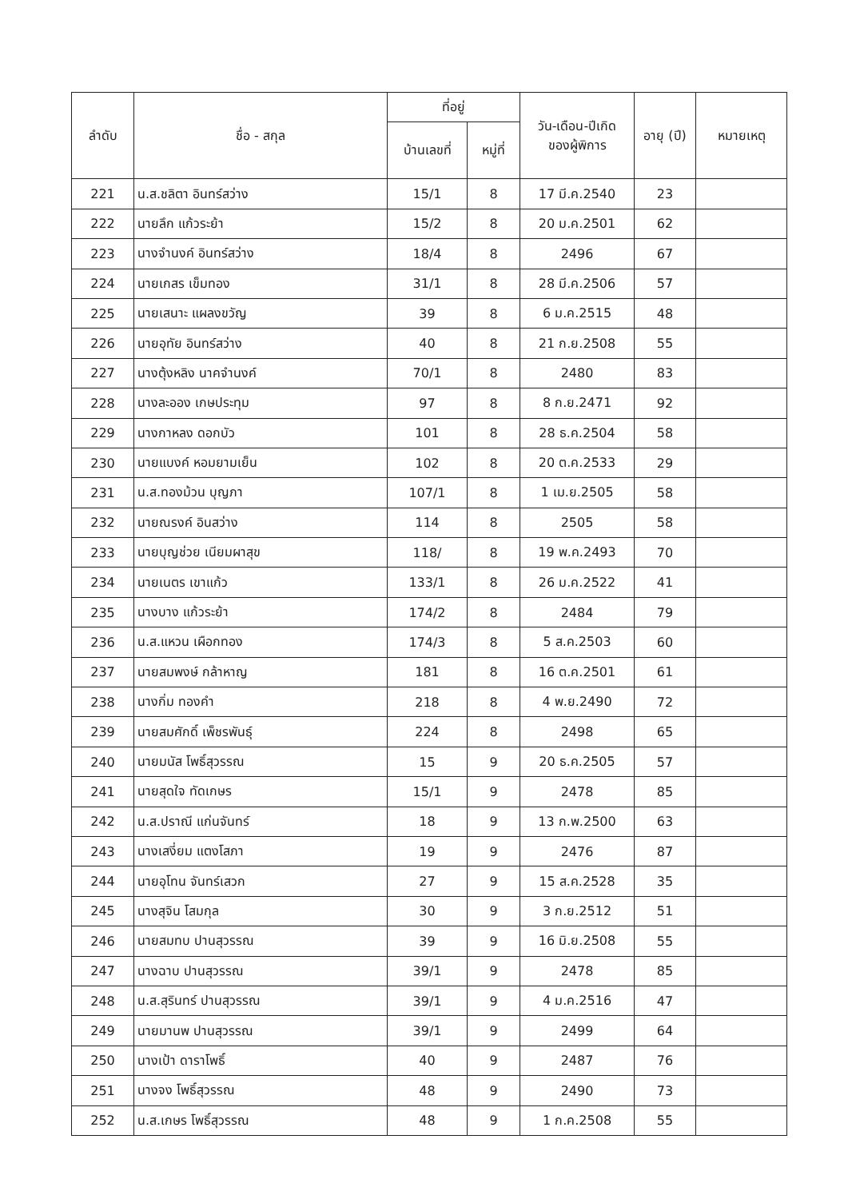| ลำดับ | ชื่อ - สกุล | ที่อยู่ | | วัน-เดือน-ปีเกิด ของผู้พิการ | อายุ (ปี) | หมายเหตุ |
| --- | --- | --- | --- | --- | --- | --- |
| | | บ้านเลขที่ | หมู่ที่ | | | |
| 221 | น.ส.ชลิตา อินทร์สว่าง | 15/1 | 8 | 17 มี.ค.2540 | 23 | |
| 222 | นายลึก แก้วระย้า | 15/2 | 8 | 20 ม.ค.2501 | 62 | |
| 223 | นางจำนงค์ อินทร์สว่าง | 18/4 | 8 | 2496 | 67 | |
| 224 | นายเกสร เข็มทอง | 31/1 | 8 | 28 มี.ค.2506 | 57 | |
| 225 | นายเสนาะ แผลงขวัญ | 39 | 8 | 6 ม.ค.2515 | 48 | |
| 226 | นายอุทัย อินทร์สว่าง | 40 | 8 | 21 ก.ย.2508 | 55 | |
| 227 | นางตุ้งหลิง นาคจำนงค์ | 70/1 | 8 | 2480 | 83 | |
| 228 | นางละออง เกษประทุม | 97 | 8 | 8 ก.ย.2471 | 92 | |
| 229 | นางกาหลง ดอกบัว | 101 | 8 | 28 ธ.ค.2504 | 58 | |
| 230 | นายแบงค์ หอมยามเย็น | 102 | 8 | 20 ต.ค.2533 | 29 | |
| 231 | น.ส.ทองม้วน บุญภา | 107/1 | 8 | 1 เม.ย.2505 | 58 | |
| 232 | นายณรงค์ อินสว่าง | 114 | 8 | 2505 | 58 | |
| 233 | นายบุญช่วย เนียมผาสุข | 118/ | 8 | 19 พ.ค.2493 | 70 | |
| 234 | นายเนตร เขาแก้ว | 133/1 | 8 | 26 ม.ค.2522 | 41 | |
| 235 | นางบาง แก้วระย้า | 174/2 | 8 | 2484 | 79 | |
| 236 | น.ส.แหวน เผือกทอง | 174/3 | 8 | 5 ส.ค.2503 | 60 | |
| 237 | นายสมพงษ์ กล้าหาญ | 181 | 8 | 16 ต.ค.2501 | 61 | |
| 238 | นางกิ่ม ทองคำ | 218 | 8 | 4 พ.ย.2490 | 72 | |
| 239 | นายสมศักดิ์ เพ็ชรพันธุ์ | 224 | 8 | 2498 | 65 | |
| 240 | นายมนัส โพธิ์สุวรรณ | 15 | 9 | 20 ธ.ค.2505 | 57 | |
| 241 | นายสุดใจ ทัดเกษร | 15/1 | 9 | 2478 | 85 | |
| 242 | น.ส.ปราณี แก่นจันทร์ | 18 | 9 | 13 ก.พ.2500 | 63 | |
| 243 | นางเสงี่ยม แตงโสภา | 19 | 9 | 2476 | 87 | |
| 244 | นายอุโทน จันทร์เสวก | 27 | 9 | 15 ส.ค.2528 | 35 | |
| 245 | นางสุจิน โสมกุล | 30 | 9 | 3 ก.ย.2512 | 51 | |
| 246 | นายสมทบ ปานสุวรรณ | 39 | 9 | 16 มิ.ย.2508 | 55 | |
| 247 | นางฉาบ ปานสุวรรณ | 39/1 | 9 | 2478 | 85 | |
| 248 | น.ส.สุรินทร์ ปานสุวรรณ | 39/1 | 9 | 4 ม.ค.2516 | 47 | |
| 249 | นายมานพ ปานสุวรรณ | 39/1 | 9 | 2499 | 64 | |
| 250 | นางเป้า ดาราโพธิ์ | 40 | 9 | 2487 | 76 | |
| 251 | นางจง โพธิ์สุวรรณ | 48 | 9 | 2490 | 73 | |
| 252 | น.ส.เกษร โพธิ์สุวรรณ | 48 | 9 | 1 ก.ค.2508 | 55 | |